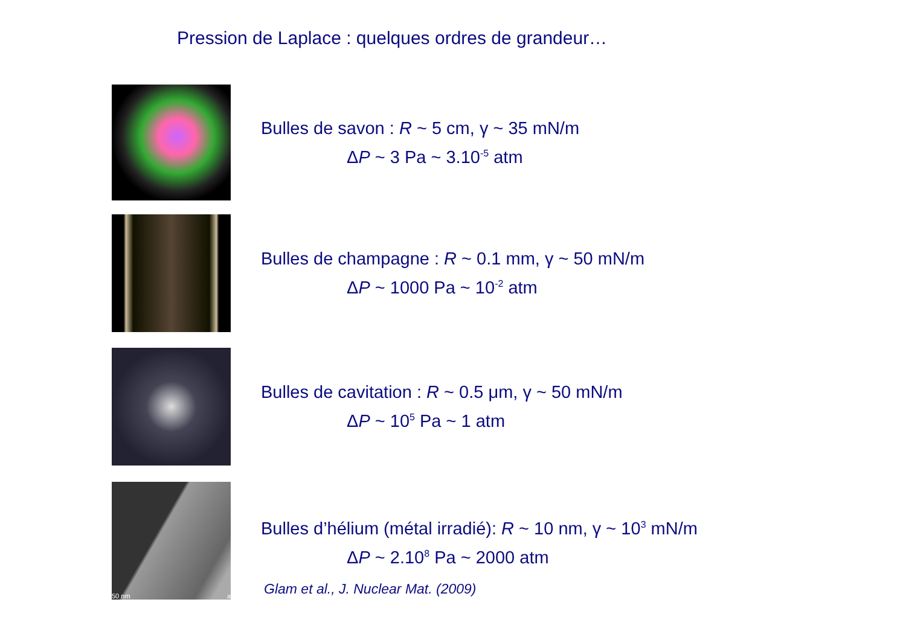Pression de Laplace : quelques ordres de grandeur…
Bulles de savon : R ~ 5 cm, γ ~ 35 mN/m
ΔP ~ 3 Pa ~ 3.10<sup>-5</sup> atm
Bulles de champagne : R ~ 0.1 mm, γ ~ 50 mN/m
ΔP ~ 1000 Pa ~ 10<sup>-2</sup> atm
Bulles de cavitation : R ~ 0.5 μm, γ ~ 50 mN/m
ΔP ~ 10<sup>5</sup> Pa ~ 1 atm
50 nm a
Bulles d’hélium (métal irradié): R ~ 10 nm, γ ~ 10<sup>3</sup> mN/m
ΔP ~ 2.10<sup>8</sup> Pa ~ 2000 atm
Glam et al., J. Nuclear Mat. (2009)